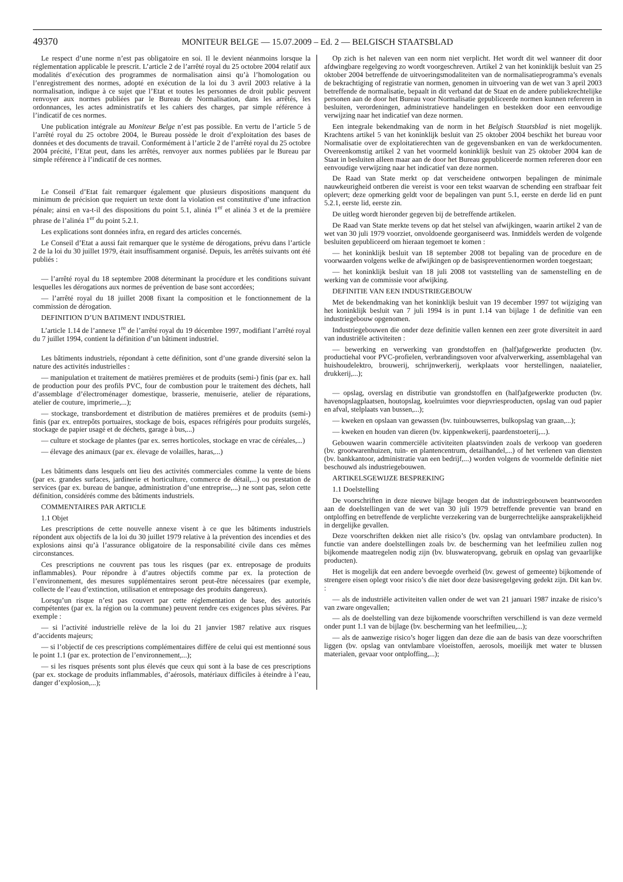49370 MONITEUR BELGE — 15.07.2009 – Ed. 2 — BELGISCH STAATSBLAD
Le respect d’une norme n’est pas obligatoire en soi. Il le devient néanmoins lorsque la réglementation applicable le prescrit. L’article 2 de l’arrêté royal du 25 octobre 2004 relatif aux modalités d’exécution des programmes de normalisation ainsi qu’à l’homologation ou l’enregistrement des normes, adopté en exécution de la loi du 3 avril 2003 relative à la normalisation, indique à ce sujet que l’Etat et toutes les personnes de droit public peuvent renvoyer aux normes publiées par le Bureau de Normalisation, dans les arrêtés, les ordonnances, les actes administratifs et les cahiers des charges, par simple référence à l’indicatif de ces normes.
Une publication intégrale au Moniteur Belge n’est pas possible. En vertu de l’article 5 de l’arrêté royal du 25 octobre 2004, le Bureau possède le droit d’exploitation des bases de données et des documents de travail. Conformément à l’article 2 de l’arrêté royal du 25 octobre 2004 précité, l’Etat peut, dans les arrêtés, renvoyer aux normes publiées par le Bureau par simple référence à l’indicatif de ces normes.
Le Conseil d’Etat fait remarquer également que plusieurs dispositions manquent du minimum de précision que requiert un texte dont la violation est constitutive d’une infraction pénale; ainsi en va-t-il des dispositions du point 5.1, alinéa 1<sup>er</sup> et alinéa 3 et de la première phrase de l’alinéa 1<sup>er</sup> du point 5.2.1.
Les explications sont données infra, en regard des articles concernés.
Le Conseil d’Etat a aussi fait remarquer que le système de dérogations, prévu dans l’article 2 de la loi du 30 juillet 1979, était insuffisamment organisé. Depuis, les arrêtés suivants ont été publiés :
— l’arrêté royal du 18 septembre 2008 déterminant la procédure et les conditions suivant lesquelles les dérogations aux normes de prévention de base sont accordées;
— l’arrêté royal du 18 juillet 2008 fixant la composition et le fonctionnement de la commission de dérogation.
DEFINITION D’UN BATIMENT INDUSTRIEL
L’article 1.14 de l’annexe 1<sup>re</sup> de l’arrêté royal du 19 décembre 1997, modifiant l’arrêté royal du 7 juillet 1994, contient la définition d’un bâtiment industriel.
Les bâtiments industriels, répondant à cette définition, sont d’une grande diversité selon la nature des activités industrielles :
— manipulation et traitement de matières premières et de produits (semi-) finis (par ex. hall de production pour des profils PVC, four de combustion pour le traitement des déchets, hall d’assemblage d’électroménager domestique, brasserie, menuiserie, atelier de réparations, atelier de couture, imprimerie,...);
— stockage, transbordement et distribution de matières premières et de produits (semi-) finis (par ex. entrepôts portuaires, stockage de bois, espaces réfrigérés pour produits surgelés, stockage de papier usagé et de déchets, garage à bus,...)
— culture et stockage de plantes (par ex. serres horticoles, stockage en vrac de céréales,...)
— élevage des animaux (par ex. élevage de volailles, haras,...)
Les bâtiments dans lesquels ont lieu des activités commerciales comme la vente de biens (par ex. grandes surfaces, jardinerie et horticulture, commerce de détail,...) ou prestation de services (par ex. bureau de banque, administration d’une entreprise,...) ne sont pas, selon cette définition, considérés comme des bâtiments industriels.
COMMENTAIRES PAR ARTICLE
1.1 Objet
Les prescriptions de cette nouvelle annexe visent à ce que les bâtiments industriels répondent aux objectifs de la loi du 30 juillet 1979 relative à la prévention des incendies et des explosions ainsi qu’à l’assurance obligatoire de la responsabilité civile dans ces mêmes circonstances.
Ces prescriptions ne couvrent pas tous les risques (par ex. entreposage de produits inflammables). Pour répondre à d’autres objectifs comme par ex. la protection de l’environnement, des mesures supplémentaires seront peut-être nécessaires (par exemple, collecte de l’eau d’extinction, utilisation et entreposage des produits dangereux).
Lorsqu’un risque n’est pas couvert par cette réglementation de base, des autorités compétentes (par ex. la région ou la commune) peuvent rendre ces exigences plus sévères. Par exemple :
— si l’activité industrielle relève de la loi du 21 janvier 1987 relative aux risques d’accidents majeurs;
— si l’objectif de ces prescriptions complémentaires diffère de celui qui est mentionné sous le point 1.1 (par ex. protection de l’environnement,...);
— si les risques présents sont plus élevés que ceux qui sont à la base de ces prescriptions (par ex. stockage de produits inflammables, d’aérosols, matériaux difficiles à éteindre à l’eau, danger d’explosion,...);
Op zich is het naleven van een norm niet verplicht. Het wordt dit wel wanneer dit door afdwingbare regelgeving zo wordt voorgeschreven. Artikel 2 van het koninklijk besluit van 25 oktober 2004 betreffende de uitvoeringsmodaliteiten van de normalisatieprogramma’s evenals de bekrachtiging of registratie van normen, genomen in uitvoering van de wet van 3 april 2003 betreffende de normalisatie, bepaalt in dit verband dat de Staat en de andere publiekrechtelijke personen aan de door het Bureau voor Normalisatie gepubliceerde normen kunnen refereren in besluiten, verordeningen, administratieve handelingen en bestekken door een eenvoudige verwijzing naar het indicatief van deze normen.
Een integrale bekendmaking van de norm in het Belgisch Staatsblad is niet mogelijk. Krachtens artikel 5 van het koninklijk besluit van 25 oktober 2004 beschikt het bureau voor Normalisatie over de exploitatierechten van de gegevensbanken en van de werkdocumenten. Overeenkomstig artikel 2 van het voormeld koninklijk besluit van 25 oktober 2004 kan de Staat in besluiten alleen maar aan de door het Bureau gepubliceerde normen refereren door een eenvoudige verwijzing naar het indicatief van deze normen.
De Raad van State merkt op dat verscheidene ontworpen bepalingen de minimale nauwkeurigheid ontberen die vereist is voor een tekst waarvan de schending een strafbaar feit oplevert; deze opmerking geldt voor de bepalingen van punt 5.1, eerste en derde lid en punt 5.2.1, eerste lid, eerste zin.
De uitleg wordt hieronder gegeven bij de betreffende artikelen.
De Raad van State merkte tevens op dat het stelsel van afwijkingen, waarin artikel 2 van de wet van 30 juli 1979 voorziet, onvoldoende georganiseerd was. Inmiddels werden de volgende besluiten gepubliceerd om hieraan tegemoet te komen :
— het koninklijk besluit van 18 september 2008 tot bepaling van de procedure en de voorwaarden volgens welke de afwijkingen op de basispreventienormen worden toegestaan;
— het koninklijk besluit van 18 juli 2008 tot vaststelling van de samenstelling en de werking van de commissie voor afwijking.
DEFINITIE VAN EEN INDUSTRIEGEBOUW
Met de bekendmaking van het koninklijk besluit van 19 december 1997 tot wijziging van het koninklijk besluit van 7 juli 1994 is in punt 1.14 van bijlage 1 de definitie van een industriegebouw opgenomen.
Industriegebouwen die onder deze definitie vallen kennen een zeer grote diversiteit in aard van industriële activiteiten :
— bewerking en verwerking van grondstoffen en (half)afgewerkte producten (bv. productiehal voor PVC-profielen, verbrandingsoven voor afvalverwerking, assemblagehal van huishoudelektro, brouwerij, schrijnwerkerij, werkplaats voor herstellingen, naaiatelier, drukkerij,...);
— opslag, overslag en distributie van grondstoffen en (half)afgewerkte producten (bv. havenopslagplaatsen, houtopslag, koelruimtes voor diepvriesproducten, opslag van oud papier en afval, stelplaats van bussen,...);
— kweken en opslaan van gewassen (bv. tuinbouwserres, bulkopslag van graan,...);
— kweken en houden van dieren (bv. kippenkwekerij, paardenstoeterij,...).
Gebouwen waarin commerciële activiteiten plaatsvinden zoals de verkoop van goederen (bv. grootwarenhuizen, tuin- en plantencentrum, detailhandel,...) of het verlenen van diensten (bv. bankkantoor, administratie van een bedrijf,...) worden volgens de voormelde definitie niet beschouwd als industriegebouwen.
ARTIKELSGEWIJZE BESPREKING
1.1 Doelstelling
De voorschriften in deze nieuwe bijlage beogen dat de industriegebouwen beantwoorden aan de doelstellingen van de wet van 30 juli 1979 betreffende preventie van brand en ontploffing en betreffende de verplichte verzekering van de burgerrechtelijke aansprakelijkheid in dergelijke gevallen.
Deze voorschriften dekken niet alle risico’s (bv. opslag van ontvlambare producten). In functie van andere doelstellingen zoals bv. de bescherming van het leefmilieu zullen nog bijkomende maatregelen nodig zijn (bv. bluswateropvang, gebruik en opslag van gevaarlijke producten).
Het is mogelijk dat een andere bevoegde overheid (bv. gewest of gemeente) bijkomende of strengere eisen oplegt voor risico’s die niet door deze basisregelgeving gedekt zijn. Dit kan bv. :
— als de industriële activiteiten vallen onder de wet van 21 januari 1987 inzake de risico’s van zware ongevallen;
— als de doelstelling van deze bijkomende voorschriften verschillend is van deze vermeld onder punt 1.1 van de bijlage (bv. bescherming van het leefmilieu,...);
— als de aanwezige risico’s hoger liggen dan deze die aan de basis van deze voorschriften liggen (bv. opslag van ontvlambare vloeistoffen, aerosols, moeilijk met water te blussen materialen, gevaar voor ontploffing,...);